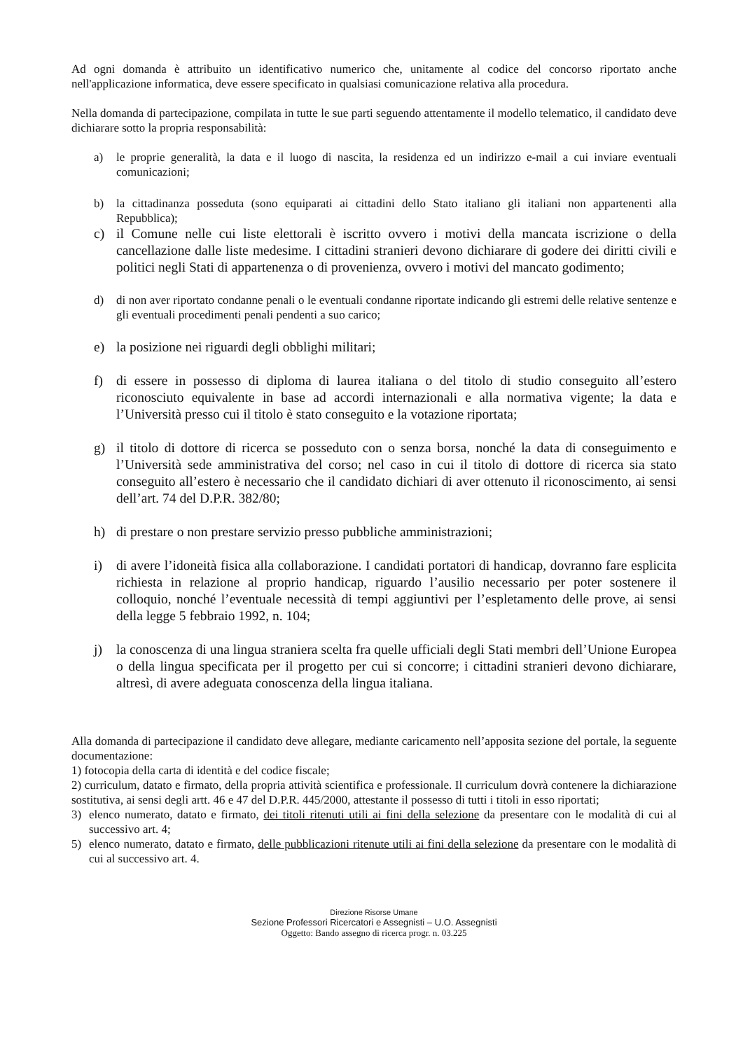Ad ogni domanda è attribuito un identificativo numerico che, unitamente al codice del concorso riportato anche nell'applicazione informatica, deve essere specificato in qualsiasi comunicazione relativa alla procedura.
Nella domanda di partecipazione, compilata in tutte le sue parti seguendo attentamente il modello telematico, il candidato deve dichiarare sotto la propria responsabilità:
a) le proprie generalità, la data e il luogo di nascita, la residenza ed un indirizzo e-mail a cui inviare eventuali comunicazioni;
b) la cittadinanza posseduta (sono equiparati ai cittadini dello Stato italiano gli italiani non appartenenti alla Repubblica);
c) il Comune nelle cui liste elettorali è iscritto ovvero i motivi della mancata iscrizione o della cancellazione dalle liste medesime. I cittadini stranieri devono dichiarare di godere dei diritti civili e politici negli Stati di appartenenza o di provenienza, ovvero i motivi del mancato godimento;
d) di non aver riportato condanne penali o le eventuali condanne riportate indicando gli estremi delle relative sentenze e gli eventuali procedimenti penali pendenti a suo carico;
e) la posizione nei riguardi degli obblighi militari;
f) di essere in possesso di diploma di laurea italiana o del titolo di studio conseguito all’estero riconosciuto equivalente in base ad accordi internazionali e alla normativa vigente; la data e l’Università presso cui il titolo è stato conseguito e la votazione riportata;
g) il titolo di dottore di ricerca se posseduto con o senza borsa, nonché la data di conseguimento e l’Università sede amministrativa del corso; nel caso in cui il titolo di dottore di ricerca sia stato conseguito all’estero è necessario che il candidato dichiari di aver ottenuto il riconoscimento, ai sensi dell’art. 74 del D.P.R. 382/80;
h) di prestare o non prestare servizio presso pubbliche amministrazioni;
i) di avere l’idoneità fisica alla collaborazione. I candidati portatori di handicap, dovranno fare esplicita richiesta in relazione al proprio handicap, riguardo l’ausilio necessario per poter sostenere il colloquio, nonché l’eventuale necessità di tempi aggiuntivi per l’espletamento delle prove, ai sensi della legge 5 febbraio 1992, n. 104;
j) la conoscenza di una lingua straniera scelta fra quelle ufficiali degli Stati membri dell’Unione Europea o della lingua specificata per il progetto per cui si concorre; i cittadini stranieri devono dichiarare, altresì, di avere adeguata conoscenza della lingua italiana.
Alla domanda di partecipazione il candidato deve allegare, mediante caricamento nell’apposita sezione del portale, la seguente documentazione:
1) fotocopia della carta di identità e del codice fiscale;
2) curriculum, datato e firmato, della propria attività scientifica e professionale. Il curriculum dovrà contenere la dichiarazione sostitutiva, ai sensi degli artt. 46 e 47 del D.P.R. 445/2000, attestante il possesso di tutti i titoli in esso riportati;
3) elenco numerato, datato e firmato, dei titoli ritenuti utili ai fini della selezione da presentare con le modalità di cui al successivo art. 4;
5) elenco numerato, datato e firmato, delle pubblicazioni ritenute utili ai fini della selezione da presentare con le modalità di cui al successivo art. 4.
Direzione Risorse Umane
Sezione Professori Ricercatori e Assegnisti – U.O. Assegnisti
Oggetto: Bando assegno di ricerca progr. n. 03.225